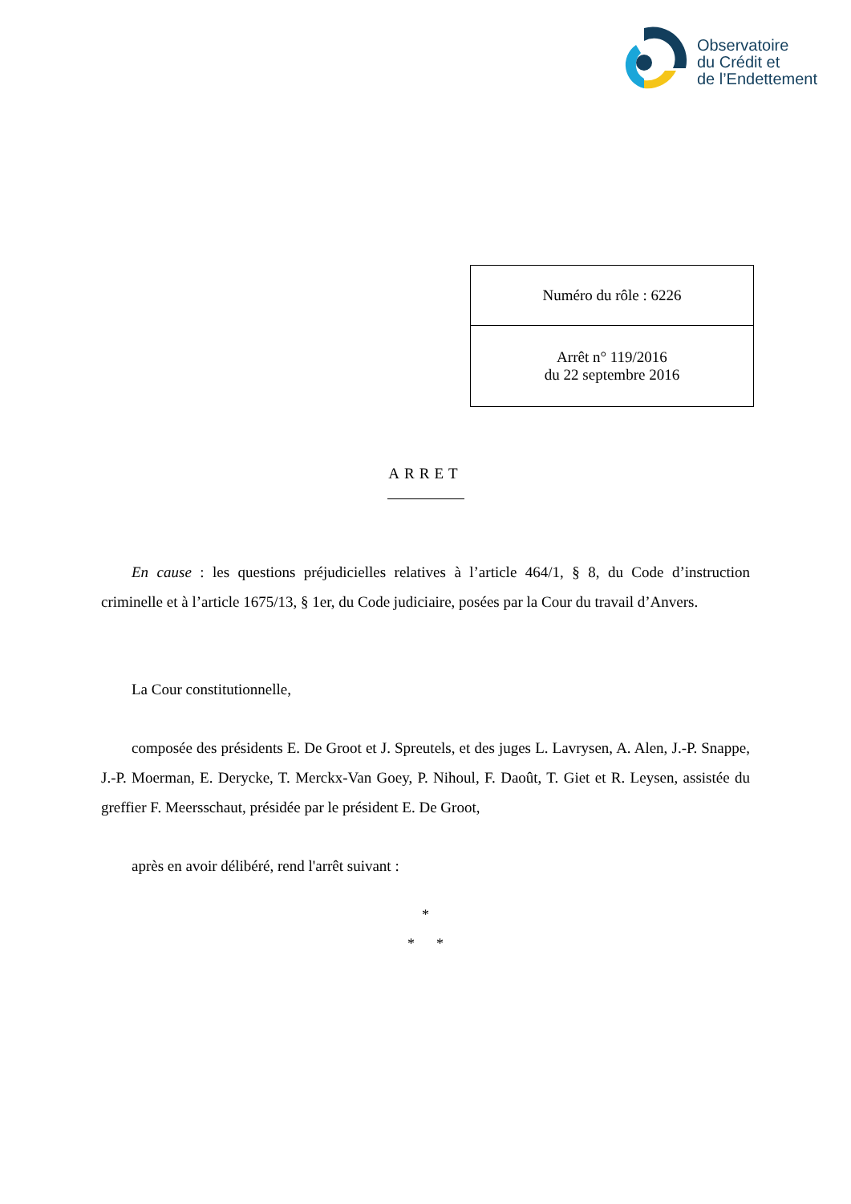Observatoire
du Crédit et
de l’Endettement
| Numéro du rôle : 6226 |
| Arrêt n° 119/2016 du 22 septembre 2016 |
ARRET
En cause : les questions préjudicielles relatives à l’article 464/1, § 8, du Code d’instruction criminelle et à l’article 1675/13, § 1er, du Code judiciaire, posées par la Cour du travail d’Anvers.
La Cour constitutionnelle,
composée des présidents E. De Groot et J. Spreutels, et des juges L. Lavrysen, A. Alen, J.-P. Snappe, J.-P. Moerman, E. Derycke, T. Merckx-Van Goey, P. Nihoul, F. Daoût, T. Giet et R. Leysen, assistée du greffier F. Meersschaut, présidée par le président E. De Groot,
après en avoir délibéré, rend l'arrêt suivant :
*
* *